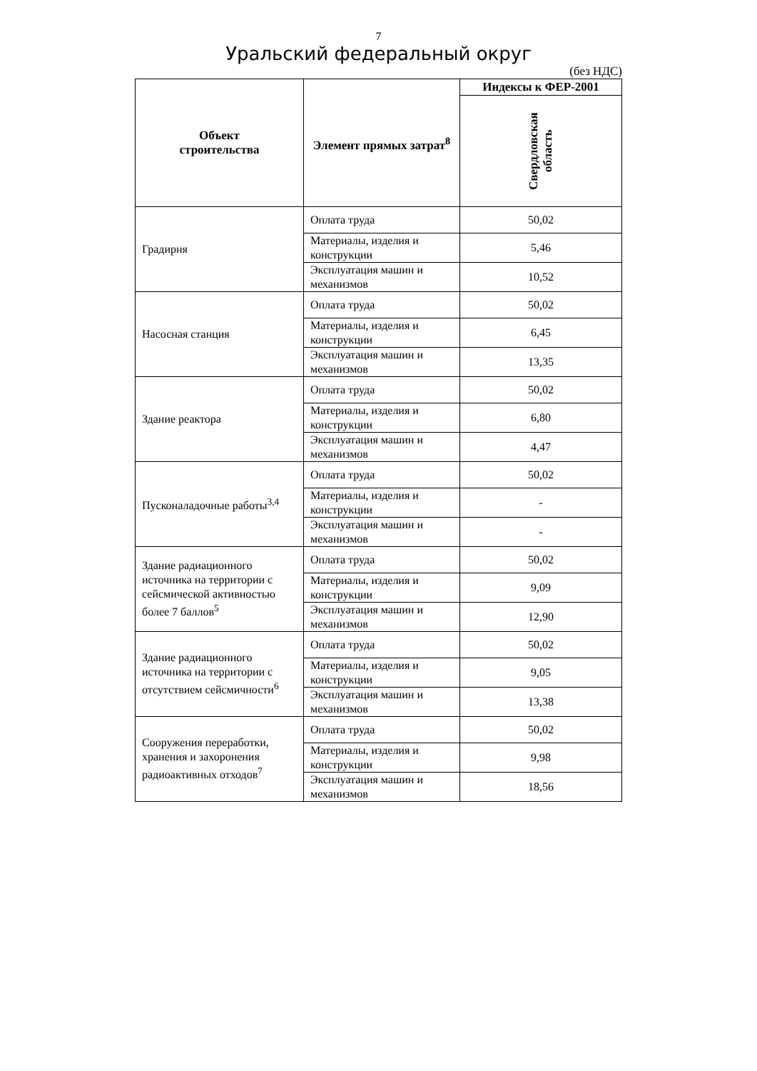7
Уральский федеральный округ
(без НДС)
| Объект строительства | Элемент прямых затрат<sup>8</sup> | Индексы к ФЕР-2001 |
| --- | --- | --- |
| | | Свердловская область |
| Градирня | Оплата труда | 50,02 |
| | Материалы, изделия и конструкции | 5,46 |
| | Эксплуатация машин и механизмов | 10,52 |
| Насосная станция | Оплата труда | 50,02 |
| | Материалы, изделия и конструкции | 6,45 |
| | Эксплуатация машин и механизмов | 13,35 |
| Здание реактора | Оплата труда | 50,02 |
| | Материалы, изделия и конструкции | 6,80 |
| | Эксплуатация машин и механизмов | 4,47 |
| Пусконаладочные работы<sup>3,4</sup> | Оплата труда | 50,02 |
| | Материалы, изделия и конструкции | - |
| | Эксплуатация машин и механизмов | - |
| Здание радиационного источника на территории с сейсмической активностью более 7 баллов<sup>5</sup> | Оплата труда | 50,02 |
| | Материалы, изделия и конструкции | 9,09 |
| | Эксплуатация машин и механизмов | 12,90 |
| Здание радиационного источника на территории с отсутствием сейсмичности<sup>6</sup> | Оплата труда | 50,02 |
| | Материалы, изделия и конструкции | 9,05 |
| | Эксплуатация машин и механизмов | 13,38 |
| Сооружения переработки, хранения и захоронения радиоактивных отходов<sup>7</sup> | Оплата труда | 50,02 |
| | Материалы, изделия и конструкции | 9,98 |
| | Эксплуатация машин и механизмов | 18,56 |